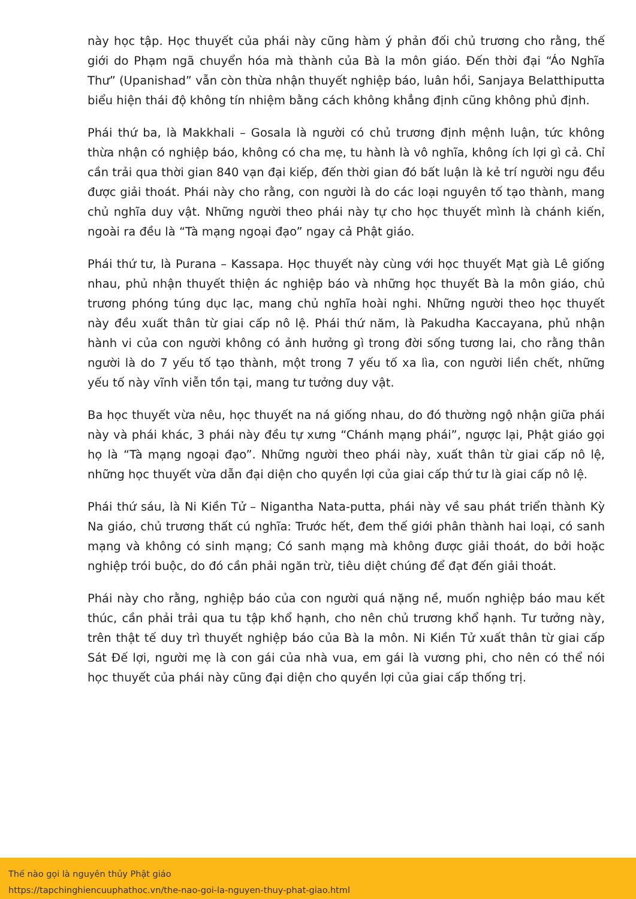này học tập. Học thuyết của phái này cũng hàm ý phản đối chủ trương cho rằng, thế giới do Phạm ngã chuyển hóa mà thành của Bà la môn giáo. Đến thời đại “Áo Nghĩa Thư” (Upanishad” vẫn còn thừa nhận thuyết nghiệp báo, luân hồi, Sanjaya Belatthiputta biểu hiện thái độ không tín nhiệm bằng cách không khẳng định cũng không phủ định.
Phái thứ ba, là Makkhali – Gosala là người có chủ trương định mệnh luận, tức không thừa nhận có nghiệp báo, không có cha mẹ, tu hành là vô nghĩa, không ích lợi gì cả. Chỉ cần trải qua thời gian 840 vạn đại kiếp, đến thời gian đó bất luận là kẻ trí người ngu đều được giải thoát. Phái này cho rằng, con người là do các loại nguyên tố tạo thành, mang chủ nghĩa duy vật. Những người theo phái này tự cho học thuyết mình là chánh kiến, ngoài ra đều là “Tà mạng ngoại đạo” ngay cả Phật giáo.
Phái thứ tư, là Purana – Kassapa. Học thuyết này cùng với học thuyết Mạt già Lê giống nhau, phủ nhận thuyết thiện ác nghiệp báo và những học thuyết Bà la môn giáo, chủ trương phóng túng dục lạc, mang chủ nghĩa hoài nghi. Những người theo học thuyết này đều xuất thân từ giai cấp nô lệ. Phái thứ năm, là Pakudha Kaccayana, phủ nhận hành vi của con người không có ảnh hưởng gì trong đời sống tương lai, cho rằng thân người là do 7 yếu tố tạo thành, một trong 7 yếu tố xa lìa, con người liền chết, những yếu tố này vĩnh viễn tồn tại, mang tư tưởng duy vật.
Ba học thuyết vừa nêu, học thuyết na ná giống nhau, do đó thường ngộ nhận giữa phái này và phái khác, 3 phái này đều tự xưng “Chánh mạng phái”, ngược lại, Phật giáo gọi họ là “Tà mạng ngoại đạo”. Những người theo phái này, xuất thân từ giai cấp nô lệ, những học thuyết vừa dẫn đại diện cho quyền lợi của giai cấp thứ tư là giai cấp nô lệ.
Phái thứ sáu, là Ni Kiền Tử – Nigantha Nata-putta, phái này về sau phát triển thành Kỳ Na giáo, chủ trương thất cú nghĩa: Trước hết, đem thế giới phân thành hai loại, có sanh mạng và không có sinh mạng; Có sanh mạng mà không được giải thoát, do bởi hoặc nghiệp trói buộc, do đó cần phải ngăn trừ, tiêu diệt chúng để đạt đến giải thoát.
Phái này cho rằng, nghiệp báo của con người quá nặng nề, muốn nghiệp báo mau kết thúc, cần phải trải qua tu tập khổ hạnh, cho nên chủ trương khổ hạnh. Tư tưởng này, trên thật tế duy trì thuyết nghiệp báo của Bà la môn. Ni Kiền Tử xuất thân từ giai cấp Sát Đế lợi, người mẹ là con gái của nhà vua, em gái là vương phi, cho nên có thể nói học thuyết của phái này cũng đại diện cho quyền lợi của giai cấp thống trị.
Thế nào gọi là nguyên thủy Phật giáo
https://tapchinghiencuuphathoc.vn/the-nao-goi-la-nguyen-thuy-phat-giao.html